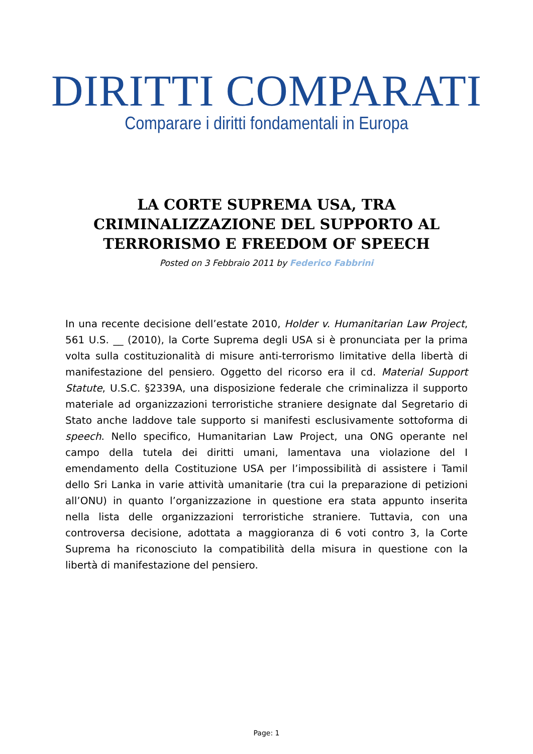DIRITTI COMPARATI
Comparare i diritti fondamentali in Europa
LA CORTE SUPREMA USA, TRA CRIMINALIZZAZIONE DEL SUPPORTO AL TERRORISMO E FREEDOM OF SPEECH
Posted on 3 Febbraio 2011 by Federico Fabbrini
In una recente decisione dell’estate 2010, Holder v. Humanitarian Law Project, 561 U.S. __ (2010), la Corte Suprema degli USA si è pronunciata per la prima volta sulla costituzionalità di misure anti-terrorismo limitative della libertà di manifestazione del pensiero. Oggetto del ricorso era il cd. Material Support Statute, U.S.C. §2339A, una disposizione federale che criminalizza il supporto materiale ad organizzazioni terroristiche straniere designate dal Segretario di Stato anche laddove tale supporto si manifesti esclusivamente sottoforma di speech. Nello specifico, Humanitarian Law Project, una ONG operante nel campo della tutela dei diritti umani, lamentava una violazione del I emendamento della Costituzione USA per l’impossibilità di assistere i Tamil dello Sri Lanka in varie attività umanitarie (tra cui la preparazione di petizioni all’ONU) in quanto l’organizzazione in questione era stata appunto inserita nella lista delle organizzazioni terroristiche straniere. Tuttavia, con una controversa decisione, adottata a maggioranza di 6 voti contro 3, la Corte Suprema ha riconosciuto la compatibilità della misura in questione con la libertà di manifestazione del pensiero.
Page: 1